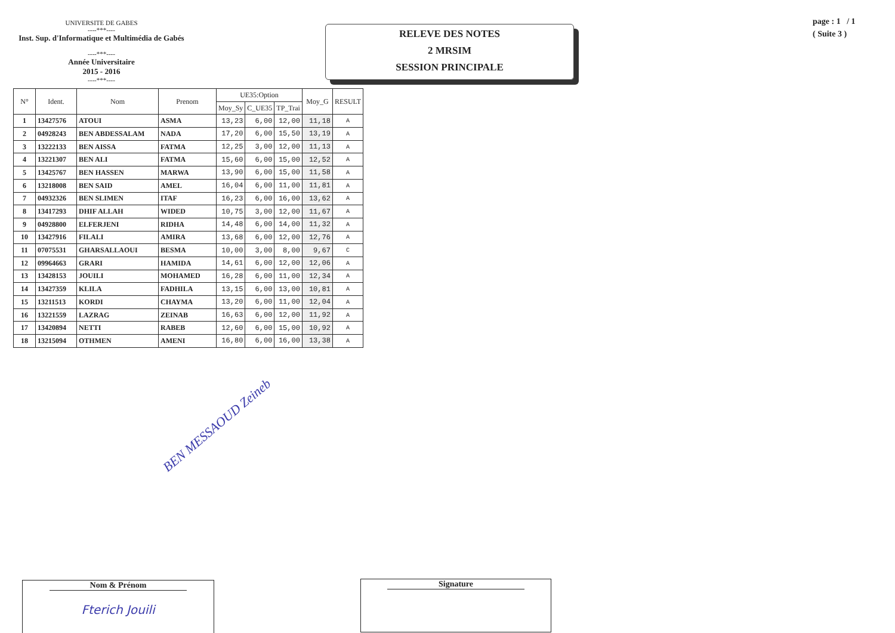UNIVERSITE DE GABES
----***----
Inst. Sup. d'Informatique et Multimédia de Gabés
----***----
Année Universitaire
2015 - 2016
----***----
RELEVE DES NOTES
2 MRSIM
SESSION PRINCIPALE
page : 1 / 1
( Suite 3 )
| N° | Ident. | Nom | Prenom | UE35:Option | | | Moy_G | RESULT |
| --- | --- | --- | --- | --- | --- | --- | --- | --- |
| | | | | Moy_Sy | C_UE35 | TP_Trai | | |
| 1 | 13427576 | ATOUI | ASMA | 13,23 | 6,00 | 12,00 | 11,18 | A |
| 2 | 04928243 | BEN ABDESSALAM | NADA | 17,20 | 6,00 | 15,50 | 13,19 | A |
| 3 | 13222133 | BEN AISSA | FATMA | 12,25 | 3,00 | 12,00 | 11,13 | A |
| 4 | 13221307 | BEN ALI | FATMA | 15,60 | 6,00 | 15,00 | 12,52 | A |
| 5 | 13425767 | BEN HASSEN | MARWA | 13,90 | 6,00 | 15,00 | 11,58 | A |
| 6 | 13218008 | BEN SAID | AMEL | 16,04 | 6,00 | 11,00 | 11,81 | A |
| 7 | 04932326 | BEN SLIMEN | ITAF | 16,23 | 6,00 | 16,00 | 13,62 | A |
| 8 | 13417293 | DHIF ALLAH | WIDED | 10,75 | 3,00 | 12,00 | 11,67 | A |
| 9 | 04928800 | ELFERJENI | RIDHA | 14,48 | 6,00 | 14,00 | 11,32 | A |
| 10 | 13427916 | FILALI | AMIRA | 13,68 | 6,00 | 12,00 | 12,76 | A |
| 11 | 07075531 | GHARSALLAOUI | BESMA | 10,00 | 3,00 | 8,00 | 9,67 | C |
| 12 | 09964663 | GRARI | HAMIDA | 14,61 | 6,00 | 12,00 | 12,06 | A |
| 13 | 13428153 | JOUILI | MOHAMED | 16,28 | 6,00 | 11,00 | 12,34 | A |
| 14 | 13427359 | KLILA | FADHILA | 13,15 | 6,00 | 13,00 | 10,81 | A |
| 15 | 13211513 | KORDI | CHAYMA | 13,20 | 6,00 | 11,00 | 12,04 | A |
| 16 | 13221559 | LAZRAG | ZEINAB | 16,63 | 6,00 | 12,00 | 11,92 | A |
| 17 | 13420894 | NETTI | RABEB | 12,60 | 6,00 | 15,00 | 10,92 | A |
| 18 | 13215094 | OTHMEN | AMENI | 16,80 | 6,00 | 16,00 | 13,38 | A |
BEN MESSAOUD Zeineb
Nom & Prénom
Fterich Jouili
Signature